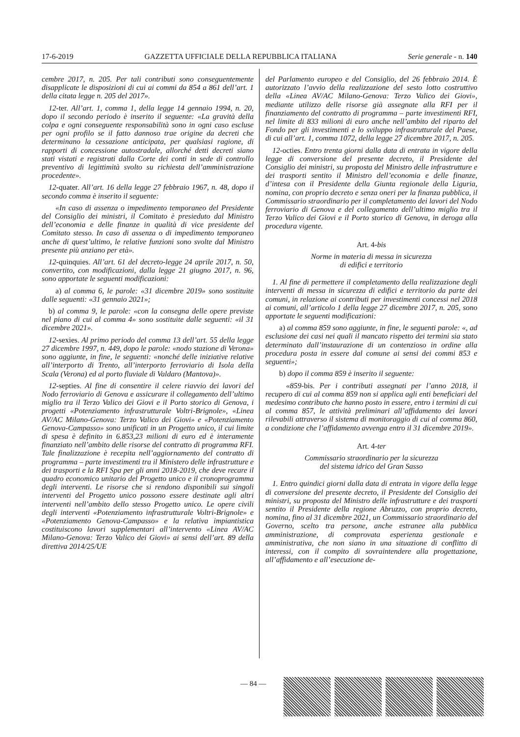17-6-2019 GAZZETTA UFFICIALE DELLA REPUBBLICA ITALIANA Serie generale - n. 140
cembre 2017, n. 205. Per tali contributi sono conseguentemente disapplicate le disposizioni di cui ai commi da 854 a 861 dell’art. 1 della citata legge n. 205 del 2017».
12-ter. All’art. 1, comma 1, della legge 14 gennaio 1994, n. 20, dopo il secondo periodo è inserito il seguente: «La gravità della colpa e ogni conseguente responsabilità sono in ogni caso escluse per ogni profilo se il fatto dannoso trae origine da decreti che determinano la cessazione anticipata, per qualsiasi ragione, di rapporti di concessione autostradale, allorché detti decreti siano stati vistati e registrati dalla Corte dei conti in sede di controllo preventivo di legittimità svolto su richiesta dell’amministrazione procedente».
12-quater. All’art. 16 della legge 27 febbraio 1967, n. 48, dopo il secondo comma è inserito il seguente:
«In caso di assenza o impedimento temporaneo del Presidente del Consiglio dei ministri, il Comitato è presieduto dal Ministro dell’economia e delle finanze in qualità di vice presidente del Comitato stesso. In caso di assenza o di impedimento temporaneo anche di quest’ultimo, le relative funzioni sono svolte dal Ministro presente più anziano per età».
12-quinquies. All’art. 61 del decreto-legge 24 aprile 2017, n. 50, convertito, con modificazioni, dalla legge 21 giugno 2017, n. 96, sono apportate le seguenti modificazioni:
a) al comma 6, le parole: «31 dicembre 2019» sono sostituite dalle seguenti: «31 gennaio 2021»;
b) al comma 9, le parole: «con la consegna delle opere previste nel piano di cui al comma 4» sono sostituite dalle seguenti: «il 31 dicembre 2021».
12-sexies. Al primo periodo del comma 13 dell’art. 55 della legge 27 dicembre 1997, n. 449, dopo le parole: «nodo stazione di Verona» sono aggiunte, in fine, le seguenti: «nonché delle iniziative relative all’interporto di Trento, all’interporto ferroviario di Isola della Scala (Verona) ed al porto fluviale di Valdaro (Mantova)».
12-septies. Al fine di consentire il celere riavvio dei lavori del Nodo ferroviario di Genova e assicurare il collegamento dell’ultimo miglio tra il Terzo Valico dei Giovi e il Porto storico di Genova, i progetti «Potenziamento infrastrutturale Voltri-Brignole», «Linea AV/AC Milano-Genova: Terzo Valico dei Giovi» e «Potenziamento Genova-Campasso» sono unificati in un Progetto unico, il cui limite di spesa è definito in 6.853,23 milioni di euro ed è interamente finanziato nell’ambito delle risorse del contratto di programma RFI. Tale finalizzazione è recepita nell’aggiornamento del contratto di programma – parte investimenti tra il Ministero delle infrastrutture e dei trasporti e la RFI Spa per gli anni 2018-2019, che deve recare il quadro economico unitario del Progetto unico e il cronoprogramma degli interventi. Le risorse che si rendono disponibili sui singoli interventi del Progetto unico possono essere destinate agli altri interventi nell’ambito dello stesso Progetto unico. Le opere civili degli interventi «Potenziamento infrastrutturale Voltri-Brignole» e «Potenziamento Genova-Campasso» e la relativa impiantistica costituiscono lavori supplementari all’intervento «Linea AV/AC Milano-Genova: Terzo Valico dei Giovi» ai sensi dell’art. 89 della direttiva 2014/25/UE
del Parlamento europeo e del Consiglio, del 26 febbraio 2014. È autorizzato l’avvio della realizzazione del sesto lotto costruttivo della «Linea AV/AC Milano-Genova: Terzo Valico dei Giovi», mediante utilizzo delle risorse già assegnate alla RFI per il finanziamento del contratto di programma – parte investimenti RFI, nel limite di 833 milioni di euro anche nell’ambito del riparto del Fondo per gli investimenti e lo sviluppo infrastrutturale del Paese, di cui all’art. 1, comma 1072, della legge 27 dicembre 2017, n. 205.
12-octies. Entro trenta giorni dalla data di entrata in vigore della legge di conversione del presente decreto, il Presidente del Consiglio dei ministri, su proposta del Ministro delle infrastrutture e dei trasporti sentito il Ministro dell’economia e delle finanze, d’intesa con il Presidente della Giunta regionale della Liguria, nomina, con proprio decreto e senza oneri per la finanza pubblica, il Commissario straordinario per il completamento dei lavori del Nodo ferroviario di Genova e del collegamento dell’ultimo miglio tra il Terzo Valico dei Giovi e il Porto storico di Genova, in deroga alla procedura vigente.
Art. 4-bis
Norme in materia di messa in sicurezza
di edifici e territorio
1. Al fine di permettere il completamento della realizzazione degli interventi di messa in sicurezza di edifici e territorio da parte dei comuni, in relazione ai contributi per investimenti concessi nel 2018 ai comuni, all’articolo 1 della legge 27 dicembre 2017, n. 205, sono apportate le seguenti modificazioni:
a) al comma 859 sono aggiunte, in fine, le seguenti parole: «, ad esclusione dei casi nei quali il mancato rispetto dei termini sia stato determinato dall’instaurazione di un contenzioso in ordine alla procedura posta in essere dal comune ai sensi dei commi 853 e seguenti»;
b) dopo il comma 859 è inserito il seguente:
«859-bis. Per i contributi assegnati per l’anno 2018, il recupero di cui al comma 859 non si applica agli enti beneficiari del medesimo contributo che hanno posto in essere, entro i termini di cui al comma 857, le attività preliminari all’affidamento dei lavori rilevabili attraverso il sistema di monitoraggio di cui al comma 860, a condizione che l’affidamento avvenga entro il 31 dicembre 2019».
Art. 4-ter
Commissario straordinario per la sicurezza
del sistema idrico del Gran Sasso
1. Entro quindici giorni dalla data di entrata in vigore della legge di conversione del presente decreto, il Presidente del Consiglio dei ministri, su proposta del Ministro delle infrastrutture e dei trasporti sentito il Presidente della regione Abruzzo, con proprio decreto, nomina, fino al 31 dicembre 2021, un Commissario straordinario del Governo, scelto tra persone, anche estranee alla pubblica amministrazione, di comprovata esperienza gestionale e amministrativa, che non siano in una situazione di conflitto di interessi, con il compito di sovraintendere alla progettazione, all’affidamento e all’esecuzione de-
— 84 —